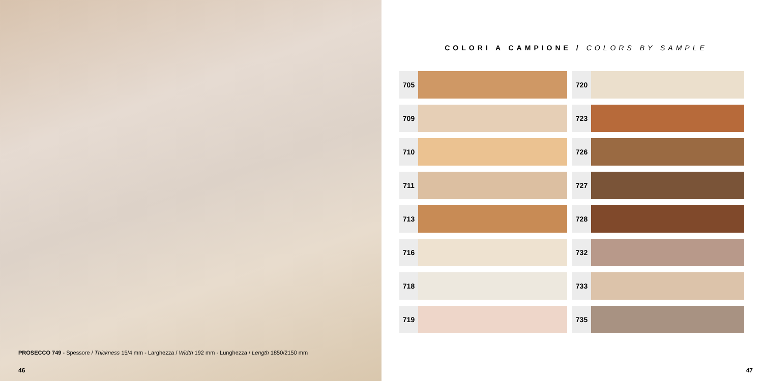PROSECCO 749 - Spessore / Thickness 15/4 mm - Larghezza / Width 192 mm - Lunghezza / Length 1850/2150 mm
46
COLORI A CAMPIONE / COLORS BY SAMPLE
705
720
709
723
710
726
711
727
713
728
716
732
718
733
719
735
47